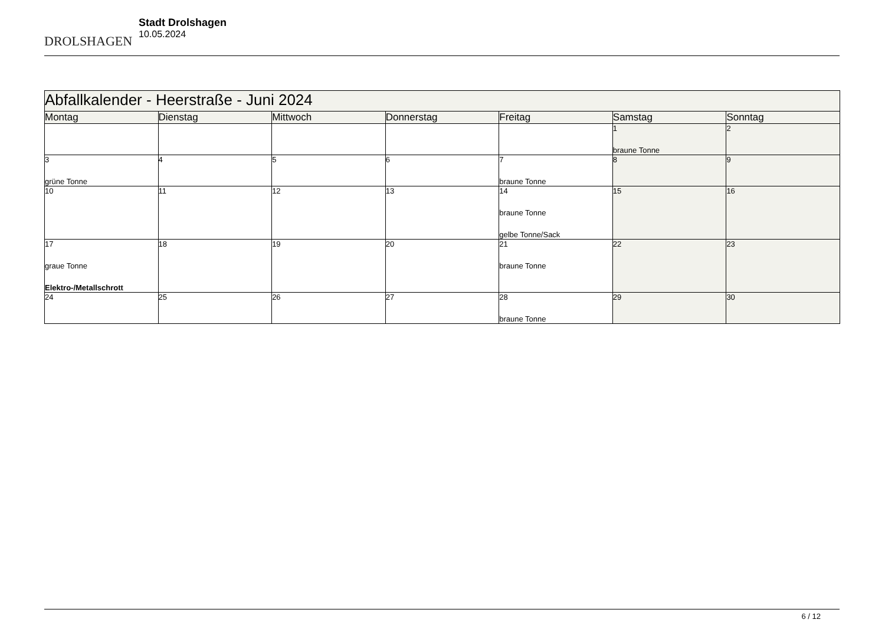DROLSHAGEN
Stadt Drolshagen
10.05.2024
| Abfallkalender - Heerstraße - Juni 2024 | | | | | | |
| Montag | Dienstag | Mittwoch | Donnerstag | Freitag | Samstag | Sonntag |
| | | | | | 1 braune Tonne | 2 |
| 3 grüne Tonne | 4 | 5 | 6 | 7 braune Tonne | 8 | 9 |
| 10 | 11 | 12 | 13 | 14 braune Tonne gelbe Tonne/Sack | 15 | 16 |
| 17 graue Tonne Elektro-/Metallschrott | 18 | 19 | 20 | 21 braune Tonne | 22 | 23 |
| 24 | 25 | 26 | 27 | 28 braune Tonne | 29 | 30 |
6 / 12